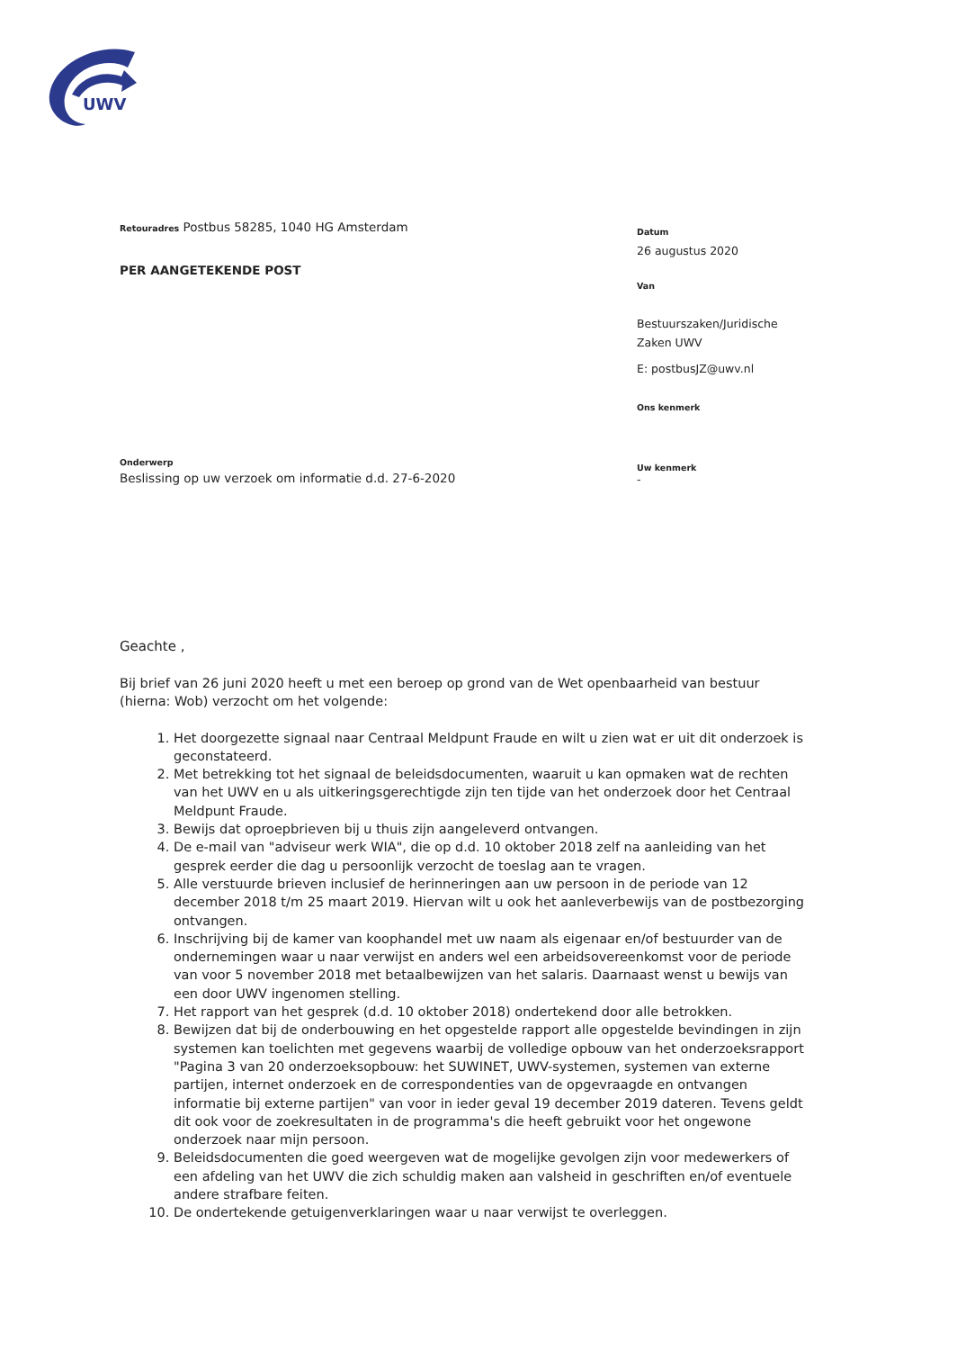UWV
Datum
26 augustus 2020
Van
Bestuurszaken/Juridische
Zaken UWV
E: postbusJZ@uwv.nl
Ons kenmerk
Uw kenmerk
-
Retouradres Postbus 58285, 1040 HG Amsterdam
PER AANGETEKENDE POST
Onderwerp
Beslissing op uw verzoek om informatie d.d. 27-6-2020
Geachte ,
Bij brief van 26 juni 2020 heeft u met een beroep op grond van de Wet openbaarheid van bestuur (hierna: Wob) verzocht om het volgende:
1. Het doorgezette signaal naar Centraal Meldpunt Fraude en wilt u zien wat er uit dit onderzoek is geconstateerd.
2. Met betrekking tot het signaal de beleidsdocumenten, waaruit u kan opmaken wat de rechten van het UWV en u als uitkeringsgerechtigde zijn ten tijde van het onderzoek door het Centraal Meldpunt Fraude.
3. Bewijs dat oproepbrieven bij u thuis zijn aangeleverd ontvangen.
4. De e-mail van "adviseur werk WIA", die op d.d. 10 oktober 2018 zelf na aanleiding van het gesprek eerder die dag u persoonlijk verzocht de toeslag aan te vragen.
5. Alle verstuurde brieven inclusief de herinneringen aan uw persoon in de periode van 12 december 2018 t/m 25 maart 2019. Hiervan wilt u ook het aanleverbewijs van de postbezorging ontvangen.
6. Inschrijving bij de kamer van koophandel met uw naam als eigenaar en/of bestuurder van de ondernemingen waar u naar verwijst en anders wel een arbeidsovereenkomst voor de periode van voor 5 november 2018 met betaalbewijzen van het salaris. Daarnaast wenst u bewijs van een door UWV ingenomen stelling.
7. Het rapport van het gesprek (d.d. 10 oktober 2018) ondertekend door alle betrokken.
8. Bewijzen dat bij de onderbouwing en het opgestelde rapport alle opgestelde bevindingen in zijn systemen kan toelichten met gegevens waarbij de volledige opbouw van het onderzoeksrapport "Pagina 3 van 20 onderzoeksopbouw: het SUWINET, UWV-systemen, systemen van externe partijen, internet onderzoek en de correspondenties van de opgevraagde en ontvangen informatie bij externe partijen" van voor in ieder geval 19 december 2019 dateren. Tevens geldt dit ook voor de zoekresultaten in de programma's die heeft gebruikt voor het ongewone onderzoek naar mijn persoon.
9. Beleidsdocumenten die goed weergeven wat de mogelijke gevolgen zijn voor medewerkers of een afdeling van het UWV die zich schuldig maken aan valsheid in geschriften en/of eventuele andere strafbare feiten.
10. De ondertekende getuigenverklaringen waar u naar verwijst te overleggen.